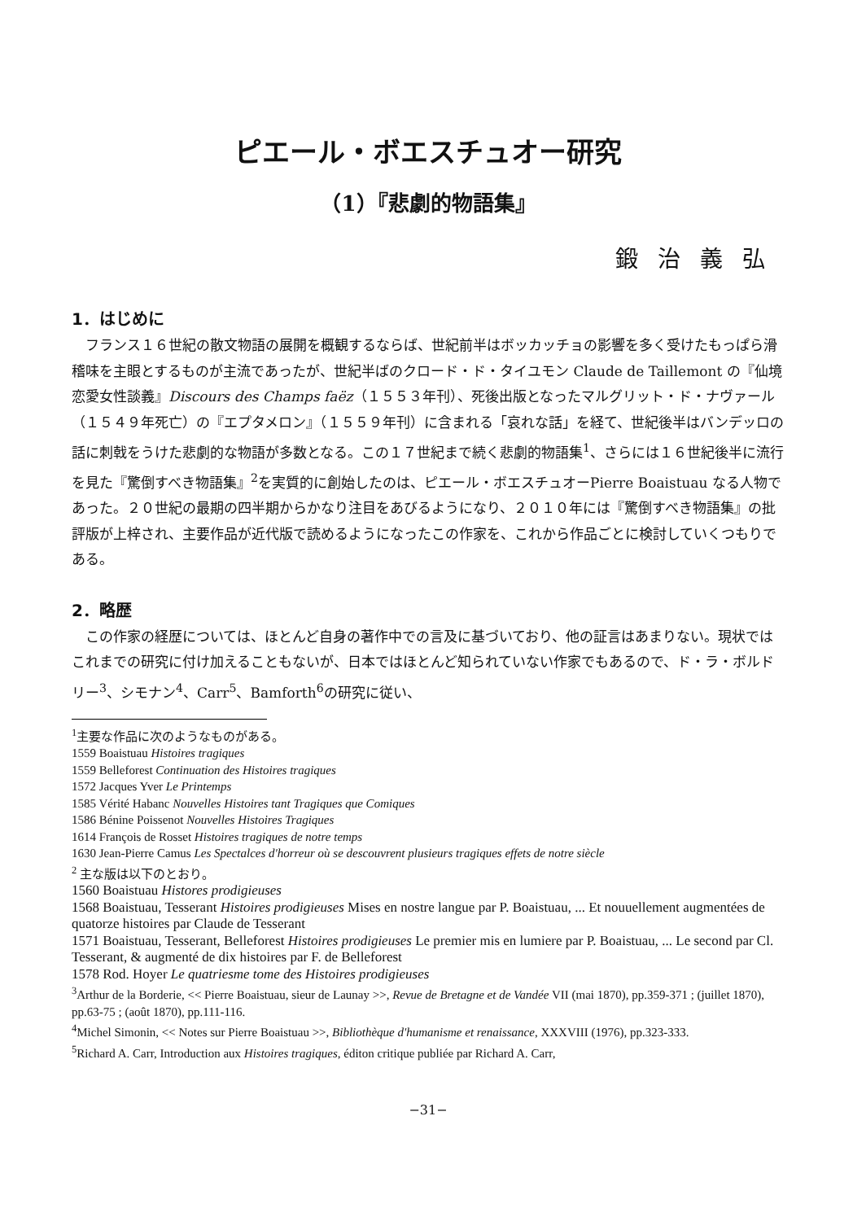ピエール・ボエスチュオー研究
（1）『悲劇的物語集』
鍛治義弘
1．はじめに
フランス１６世紀の散文物語の展開を概観するならば、世紀前半はボッカッチョの影響を多く受けたもっぱら滑稽味を主眼とするものが主流であったが、世紀半ばのクロード・ド・タイユモン Claude de Taillemont の『仙境恋愛女性談義』Discours des Champs faëz（１５５３年刊）、死後出版となったマルグリット・ド・ナヴァール（１５４９年死亡）の『エプタメロン』（１５５９年刊）に含まれる「哀れな話」を経て、世紀後半はバンデッロの話に刺戟をうけた悲劇的な物語が多数となる。この１７世紀まで続く悲劇的物語集<sup>1</sup>、さらには１６世紀後半に流行を見た『驚倒すべき物語集』<sup>2</sup>を実質的に創始したのは、ピエール・ボエスチュオーPierre Boaistuau なる人物であった。２０世紀の最期の四半期からかなり注目をあびるようになり、２０１０年には『驚倒すべき物語集』の批評版が上梓され、主要作品が近代版で読めるようになったこの作家を、これから作品ごとに検討していくつもりである。
2．略歴
この作家の経歴については、ほとんど自身の著作中での言及に基づいており、他の証言はあまりない。現状ではこれまでの研究に付け加えることもないが、日本ではほとんど知られていない作家でもあるので、ド・ラ・ボルドリー<sup>3</sup>、シモナン<sup>4</sup>、Carr<sup>5</sup>、Bamforth<sup>6</sup>の研究に従い、
<sup>1</sup> 主要な作品に次のようなものがある。
1559 Boaistuau Histoires tragiques
1559 Belleforest Continuation des Histoires tragiques
1572 Jacques Yver Le Printemps
1585 Vérité Habanc Nouvelles Histoires tant Tragiques que Comiques
1586 Bénine Poissenot Nouvelles Histoires Tragiques
1614 François de Rosset Histoires tragiques de notre temps
1630 Jean-Pierre Camus Les Spectalces d'horreur où se descouvrent plusieurs tragiques effets de notre siècle
<sup>2</sup> 主な版は以下のとおり。
1560 Boaistuau Histores prodigieuses
1568 Boaistuau, Tesserant Histoires prodigieuses Mises en nostre langue par P. Boaistuau, ... Et nouuellement augmentées de quatorze histoires par Claude de Tesserant
1571 Boaistuau, Tesserant, Belleforest Histoires prodigieuses Le premier mis en lumiere par P. Boaistuau, ... Le second par Cl. Tesserant, & augmenté de dix histoires par F. de Belleforest
1578 Rod. Hoyer Le quatriesme tome des Histoires prodigieuses
<sup>3</sup> Arthur de la Borderie, << Pierre Boaistuau, sieur de Launay >>, Revue de Bretagne et de Vandée VII (mai 1870), pp.359-371 ; (juillet 1870), pp.63-75 ; (août 1870), pp.111-116.
<sup>4</sup> Michel Simonin, << Notes sur Pierre Boaistuau >>, Bibliothèque d'humanisme et renaissance, XXXVIII (1976), pp.323-333.
<sup>5</sup> Richard A. Carr, Introduction aux Histoires tragiques, éditon critique publiée par Richard A. Carr,
−31−